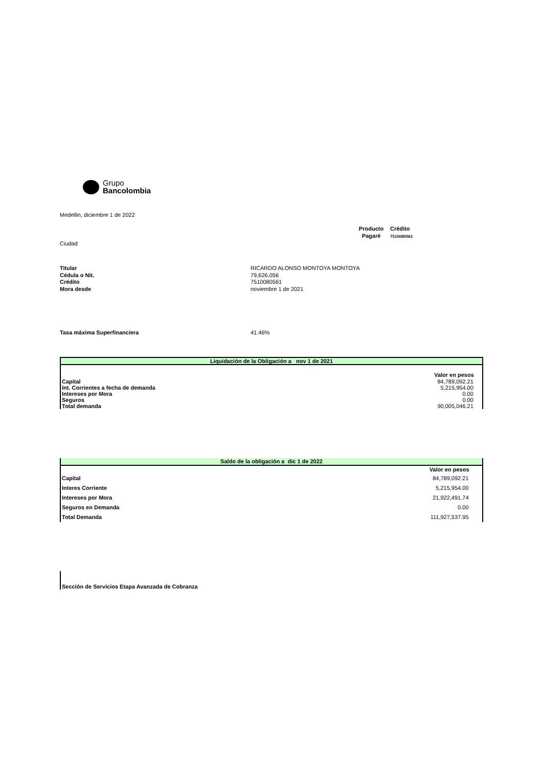Grupo
Bancolombia
Medellin, diciembre 1 de 2022
Ciudad
Producto
Pagaré Crédito
7510080561
Titular RICARDO ALONSO MONTOYA MONTOYA Cédula o Nit. 79,626,056 Crédito 7510080561 Mora desde noviembre 1 de 2021
Tasa máxima Superfinanciera 41.46%
| Liquidación de la Obligación a nov 1 de 2021 | | |
| | Valor en pesos | |
| Capital | 84,789,092.21 | |
| Int. Corrientes a fecha de demanda | 5,215,954.00 | |
| Intereses por Mora | 0.00 | |
| Seguros | 0.00 | |
| Total demanda | 90,005,046.21 | |
| Saldo de la obligación a dic 1 de 2022 | | |
| | Valor en pesos | |
| Capital | 84,789,092.21 | |
| Interes Corriente | 5,215,954.00 | |
| Intereses por Mora | 21,922,491.74 | |
| Seguros en Demanda | 0.00 | |
| Total Demanda | 111,927,537.95 | |
Sección de Servicios Etapa Avanzada de Cobranza